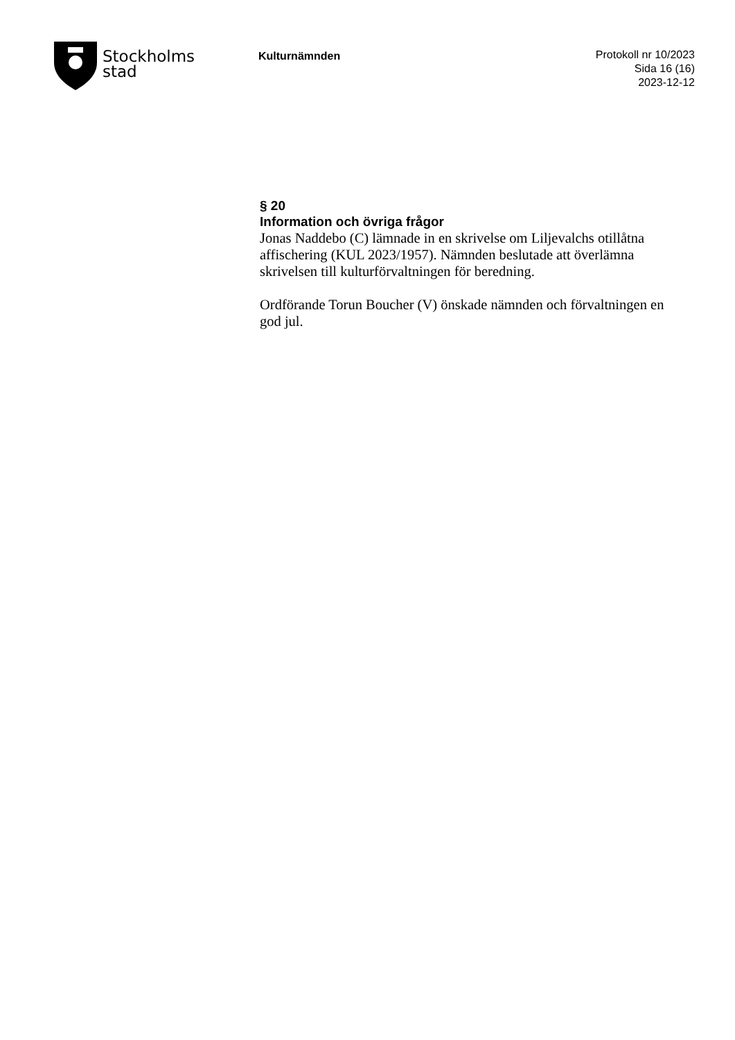Stockholms
stad
Kulturnämnden
Protokoll nr 10/2023
Sida 16 (16)
2023-12-12
§ 20
Information och övriga frågor
Jonas Naddebo (C) lämnade in en skrivelse om Liljevalchs otillåtna affischering (KUL 2023/1957). Nämnden beslutade att överlämna skrivelsen till kulturförvaltningen för beredning.
Ordförande Torun Boucher (V) önskade nämnden och förvaltningen en god jul.